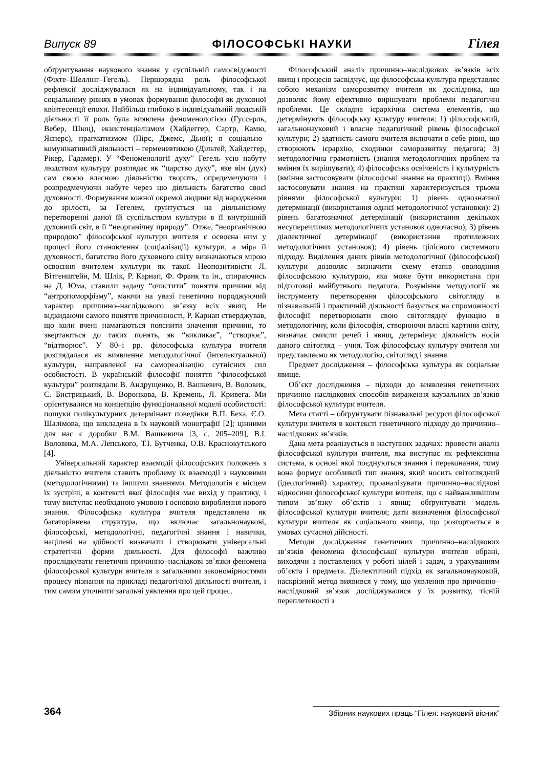Випуск 89 ФІЛОСОФСЬКІ НАУКИ Гілея
обґрунтування наукового знання у суспільній самосвідомості (Фіхте–Шеллінг–Гегель). Першорядна роль філософської рефлексії досліджувалася як на індивідуальному, так і на соціальному рівнях в умовах формування філософії як духовної квінтесенції епохи. Найбільш глибоко в індивідуальній людській діяльності її роль була виявлена феноменологією (Гуссерль, Вебер, Шюц), екзистенціалізмом (Хайдеггер, Сартр, Камю, Ясперс), прагматизмом (Пірс, Джемс, Дьюї); в соціально–комунікативній діяльності – герменевтикою (Дільтей, Хайдеггер, Рікер, Гадамер). У “Феноменології духу” Гегель усю набуту людством культуру розглядає як “царство духу”, яке він (дух) сам своєю власною діяльністю творить, опредемечуючи і розпредмечуючи набуте через цю діяльність багатство своєї духовності. Формування кожної окремої людини від народження до зрілості, за Гегелем, ґрунтується на діяльнісному перетворенні даної їй суспільством культури в її внутрішній духовний світ, в її “неорганічну природу”. Отже, “неорганічною природою” філософської культури вчителя є освоєна ним у процесі його становлення (соціалізації) культури, а міра її духовності, багатство його духовного світу визначаються мірою освоєння вчителем культури як такої. Неопозитивісти Л. Вітгенштейн, М. Шлік, Р. Карнап, Ф. Франк та ін., спираючись на Д. Юма, ставили задачу “очистити” поняття причини від “антропоморфізму”, маючи на увазі генетично породжуючий характер причинно–наслідкового зв’язку всіх явищ. Не відкидаючи самого поняття причинності, Р. Карнап стверджував, що коли вчені намагаються пояснити значення причини, то звертаються до таких понять, як “викликає”, “створює”, “відтворює”. У 80–і рр. філософська культура вчителя розглядалася як виявлення методологічної (інтелектуальної) культури, направленої на самореалізацію сутнісних сил особистості. В українській філософії поняття “філософської культури” розглядали В. Андрущенко, В. Вашкевич, В. Воловик, Є. Бистрицький, В. Воронкова, В. Кремень, Л. Кривега. Ми орієнтувалися на концепцію функціональної моделі особистості: пошуки полікультурних детермінант поведінки В.П. Беха, Є.О. Шалімова, що викладена в їх науковій монографії [2]; цінними для нас є доробки В.М. Вашкевича [3, с. 205–209], В.І. Воловика, М.А. Лепського, Т.І. Бутченка, О.В. Краснокутського [4].
Універсальний характер взаємодії філософських положень з діяльністю вчителя ставить проблему їх взаємодії з науковими (методологічними) та іншими знаннями. Методологія є місцем їх зустрічі, в контексті якої філософія має вихід у практику, і тому виступає необхідною умовою і основою вироблення нового знання. Філософська культура вчителя представлена як багаторівнева структура, що включає загальнонаукові, філософські, методологічні, педагогічні знання і навички, націлені на здібності визначати і створювати універсальні стратегічні форми діяльності. Для філософії важливо прослідкувати генетичні причинно–наслідкові зв’язки феномена філософської культури вчителя з загальними закономірностями процесу пізнання на прикладі педагогічної діяльності вчителя, і тим самим уточнити загальні уявлення про цей процес.
Філософський аналіз причинно–наслідкових зв’язків всіх явищ і процесів засвідчує, що філософська культура представляє собою механізм саморозвитку вчителя як дослідника, що дозволяє йому ефективно вирішувати проблеми педагогічні проблеми. Це складна ієрархічна система елементів, що детермінують філософську культуру вчителя: 1) філософський, загальнонауковий і власне педагогічний рівень філософської культури; 2) здатність самого вчителя включати в себе рівні, що створюють ієрархію, сходинки саморозвитку педагога; 3) методологічна грамотність (знання методологічних проблем та вміння їх вирішувати); 4) філософська освіченість і культурність (вміння застосовувати філософські знання на практиці). Вміння застосовувати знання на практиці характеризується трьома рівнями філософської культури: 1) рівень однозначної детермінації (використання однієї методологічної установки): 2) рівень багатозначної детермінації (використання декількох несуперечливих методологічних установок одночасно); 3) рівень діалектичної детермінації (використання протилежних методологічних установок); 4) рівень цілісного системного підходу. Виділення даних рівнів методологічної (філософської) культури дозволяє визначити схему етапів оволодіння філософською культурою, яка може бути використана при підготовці майбутнього педагога. Розуміння методології як інструменту перетворення філософського світогляду в пізнавальній і практичній діяльності базується на спроможності філософії перетворювати свою світоглядну функцію в методологічну, коли філософія, створюючи власні картини світу, визначає смисли речей і явищ, детермінує діяльність носія даного світогляд – учня. Тож філософську культуру вчителя ми представляємо як методологію, світогляд і знання.
Предмет дослідження – філософська культура як соціальне явище.
Об’єкт дослідження – підходи до виявлення генетичних причинно–наслідкових способів вираження каузальних зв’язків філософської культури вчителя.
Мета статті – обґрунтувати пізнавальні ресурси філософської культури вчителя в контексті генетичного підходу до причинно–наслідкових зв’язків.
Дана мета реалізується в наступних задачах: провести аналіз філософської культури вчителя, яка виступає як рефлексивна система, в основі якої поєднуються знання і переконання, тому вона формує особливий тип знання, який носить світоглядний (ідеологічний) характер; проаналізувати причинно–наслідкові відносини філософської культури вчителя, що є найважливішим типом зв’язку об’єктів і явищ; обґрунтувати модель філософської культури вчителя; дати визначення філософської культури вчителя як соціального явища, що розгортається в умовах сучасної дійсності.
Методи дослідження генетичних причинно–наслідкових зв’язків феномена філософської культури вчителя обрані, виходячи з поставлених у роботі цілей і задач, з урахуванням об’єкта і предмета. Діалектичний підхід як загальнонауковий, наскрізний метод виявився у тому, що уявлення про причинно–наслідковий зв’язок досліджувалися у їх розвитку, тісній переплетеності з
364 Збірник наукових праць “Гілея: науковий вісник”